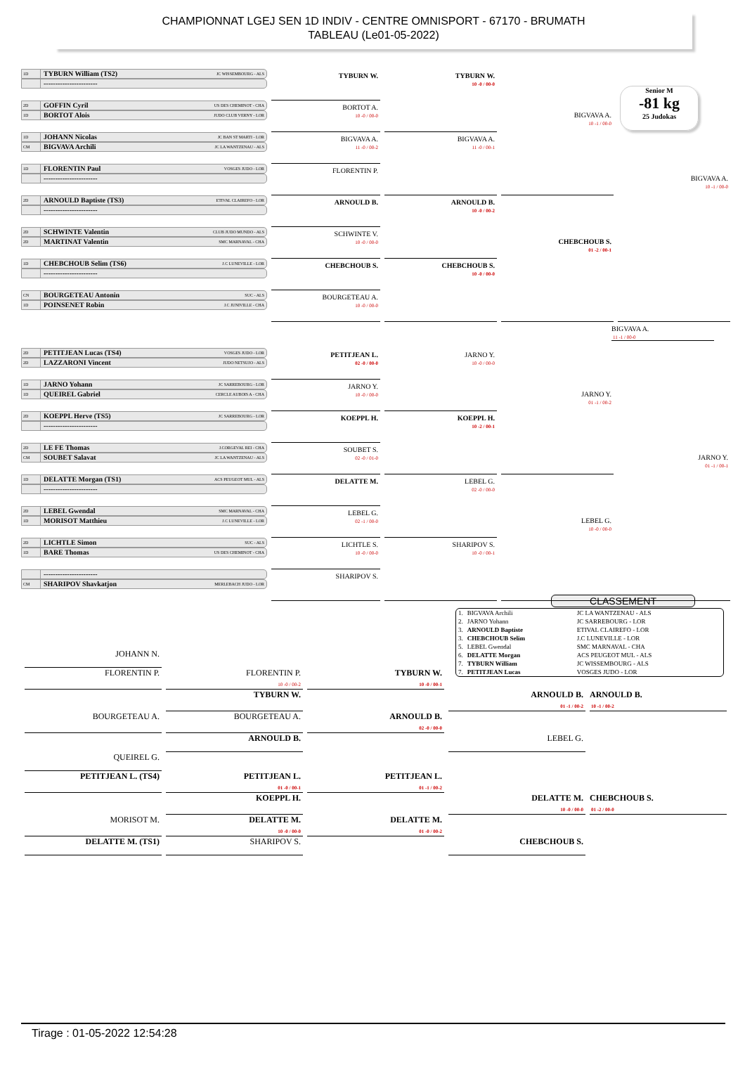CHAMPIONNAT LGEJ SEN 1D INDIV - CENTRE OMNISPORT - 67170 - BRUMATH
TABLEAU (Le01-05-2022)
Senior M
-81 kg
25 Judokas
1D TYBURN William (TS2) JC WISSEMBOURG - ALS
-----------------------
TYBURN W.
TYBURN W.
10 -0 / 00-0
BIGVAVA A.
10 -1 / 00-0
BIGVAVA A.
10 -1 / 00-0
2D GOFFIN Cyril US DES CHEMINOT - CHA
1D BORTOT Alois JUDO CLUB VERNY - LOR
BORTOT A.
10 -0 / 00-0
1D JOHANN Nicolas JC BAN ST MARTI - LOR
CM BIGVAVA Archili JC LA WANTZENAU - ALS
BIGVAVA A.
11 -0 / 00-2
BIGVAVA A.
11 -0 / 00-1
1D FLORENTIN Paul VOSGES JUDO - LOR
-----------------------
FLORENTIN P.
2D ARNOULD Baptiste (TS3) ETIVAL CLAIREFO - LOR
-----------------------
ARNOULD B.
ARNOULD B.
10 -0 / 00-2
CHEBCHOUB S.
01 -2 / 00-1
2D SCHWINTE Valentin CLUB JUDO MUNDO - ALS
2D MARTINAT Valentin SMC MARNAVAL - CHA
SCHWINTE V.
10 -0 / 00-0
1D CHEBCHOUB Selim (TS6) J.C LUNEVILLE - LOR
-----------------------
CHEBCHOUB S.
CHEBCHOUB S.
10 -0 / 00-0
CN BOURGETEAU Antonin SUC - ALS
1D POINSENET Robin J.C JUNIVILLE - CHA
BOURGETEAU A.
10 -0 / 00-0
BIGVAVA A.
11 -1 / 00-0
2D PETITJEAN Lucas (TS4) VOSGES JUDO - LOR
2D LAZZARONI Vincent JUDO NETSUJO - ALS
PETITJEAN L.
02 -0 / 00-0
JARNO Y.
10 -0 / 00-0
JARNO Y.
01 -1 / 00-2
JARNO Y.
01 -1 / 00-1
1D JARNO Yohann JC SARREBOURG - LOR
1D QUEIREL Gabriel CERCLE AUBOIS A - CHA
JARNO Y.
10 -0 / 00-0
2D KOEPPL Herve (TS5) JC SARREBOURG - LOR
-----------------------
KOEPPL H.
KOEPPL H.
10 -2 / 00-1
2D LE FE Thomas J.CORGEVAL REI - CHA
CM SOUBET Salavat JC LA WANTZENAU - ALS
SOUBET S.
02 -0 / 01-0
1D DELATTE Morgan (TS1) ACS PEUGEOT MUL - ALS
-----------------------
DELATTE M.
LEBEL G.
02 -0 / 00-0
LEBEL G.
10 -0 / 00-0
2D LEBEL Gwendal SMC MARNAVAL - CHA
1D MORISOT Matthieu J.C LUNEVILLE - LOR
LEBEL G.
02 -1 / 00-0
2D LICHTLE Simon SUC - ALS
1D BARE Thomas US DES CHEMINOT - CHA
LICHTLE S.
10 -0 / 00-0
SHARIPOV S.
10 -0 / 00-1
-----------------------
CM SHARIPOV Shavkatjon MERLEBACH JUDO - LOR
SHARIPOV S.
CLASSEMENT
| 1. | BIGVAVA Archili | JC LA WANTZENAU - ALS |
| 2. | JARNO Yohann | JC SARREBOURG - LOR |
| 3. | ARNOULD Baptiste | ETIVAL CLAIREFO - LOR |
| 3. | CHEBCHOUB Selim | J.C LUNEVILLE - LOR |
| 5. | LEBEL Gwendal | SMC MARNAVAL - CHA |
| 6. | DELATTE Morgan | ACS PEUGEOT MUL - ALS |
| 7. | TYBURN William | JC WISSEMBOURG - ALS |
| 7. | PETITJEAN Lucas | VOSGES JUDO - LOR |
JOHANN N.
FLORENTIN P.
FLORENTIN P.
10 -0 / 00-2
TYBURN W.
10 -0 / 00-1
TYBURN W.
ARNOULD B.
01 -1 / 00-2
ARNOULD B.
10 -1 / 00-2
BOURGETEAU A.
BOURGETEAU A.
ARNOULD B.
02 -0 / 00-0
ARNOULD B.
LEBEL G.
QUEIREL G.
PETITJEAN L. (TS4)
PETITJEAN L.
01 -0 / 00-1
PETITJEAN L.
01 -1 / 00-2
KOEPPL H.
DELATTE M.
10 -0 / 00-0
CHEBCHOUB S.
01 -2 / 00-0
MORISOT M.
DELATTE M.
10 -0 / 00-0
DELATTE M.
01 -0 / 00-2
DELATTE M. (TS1)
SHARIPOV S.
CHEBCHOUB S.
Tirage : 01-05-2022 12:54:28